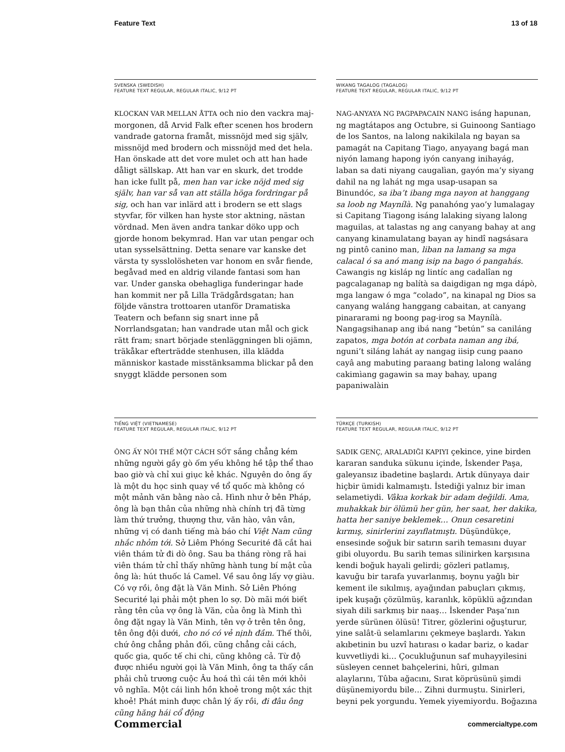Feature Text 13 of 18
SVENSKA (SWEDISH)
FEATURE TEXT REGULAR, REGULAR ITALIC, 9/12 PT
KLOCKAN VAR MELLAN ÅTTA och nio den vackra maj­morgonen, då Arvid Falk efter scenen hos brodern vandrade gatorna framåt, missnöjd med sig själv, missnöjd med brodern och missnöjd med det hela. Han önskade att det vore mulet och att han hade då­ligt sällskap. Att han var en skurk, det trodde han icke fullt på, men han var icke nöjd med sig själv, han var så van att ställa höga fordringar på sig, och han var inlärd att i brodern se ett slags styvfar, för vilken han hyste stor aktning, nästan vördnad. Men även andra tankar döko upp och gjorde honom bekymrad. Han var utan pengar och utan sysselsättning. Detta senare var kanske det värsta ty sysslolösheten var honom en svår fiende, begåvad med en aldrig vilande fantasi som han var. Under ganska obehagliga funderingar hade han kommit ner på Lilla Trädgårdsgatan; han följde vänstra trottoaren utanför Dramatiska Teatern och befann sig snart inne på Norrlandsgatan; han vandrade utan mål och gick rätt fram; snart började stenläggningen bli ojämn, träkåkar efterträdde stenhusen, illa klädda människor kastade misstänk­samma blickar på den snyggt klädde personen som
WIKANG TAGALOG (TAGALOG)
FEATURE TEXT REGULAR, REGULAR ITALIC, 9/12 PT
NAG-ANYAYA NG PAGPAPACAIN NANG isáng hapunan, ng magtátapos ang Octubre, si Guinoong Santiago de los Santos, na lalong nakikilala ng bayan sa pamagát na Capitang Tiago, anyayang bagá man niyón lamang hapong iyón canyang inihayág, laban sa dati niyang caugalìan, gayón ma’y siyang dahil na ng lahát ng mga usap-usapan sa Binundóc, sa iba’t ibang mga nayon at hanggang sa loob ng Maynílà. Ng panahóng yao’y lumalagay si Capitang Tiagong isáng lalaking siyang lalong maguilas, at talastas ng ang canyang bahay at ang canyang kinamulatang bayan ay hindî nagsásara ng pintô canino man, liban na lamang sa mga calacal ó sa anó mang isip na bago ó pangahás. Cawangis ng kisláp ng lintíc ang cadalîan ng pagcalaganap ng balítà sa daigdigan ng mga dápò, mga langaw ó mga “co­lado”, na kinapal ng Dios sa canyang waláng hanggang cabaitan, at canyang pinararami ng boong pag-irog sa Maynílà. Nangagsihanap ang ibá nang “betún” sa caniláng zapatos, mga botón at corbata naman ang ibá, nguni’t siláng lahát ay nangag iisip cung paano cayâ ang mabuting paraang bating lalong waláng ca­kimìang gagawin sa may bahay, upang papaniwalàin
TIẾNG VIỆT (VIETNAMESE)
FEATURE TEXT REGULAR, REGULAR ITALIC, 9/12 PT
ÔNG ẤY NÓI THẾ MỘT CÁCH SỐT sắng chẳng kém những người gầy gò ốm yếu không hề tập thể thao bao giờ và chỉ xui giục kẻ khác. Nguyên do ông ấy là một du học sinh quay về tổ quốc mà không có một mảnh văn bằng nào cả. Hình như ở bên Pháp, ông là bạn thân của những nhà chính trị đã từng làm thứ trưởng, thượng thư, văn hào, vân vân, những vị có danh tiếng mà báo chí Việt Nam cũng nhắc nhỏm tới. Sở Liêm Phóng Securité đã cắt hai viên thám tử đi dò ông. Sau ba tháng ròng rã hai viên thám tử chỉ thấy những hành tung bí mật của ông là: hút thuốc lá Camel. Về sau ông lấy vợ giàu. Có vợ rồi, ông đặt là Văn Minh. Sở Liên Phóng Securité lại phải một phen lo sợ. Dò mãi mới biết rằng tên của vợ ông là Văn, của ông là Minh thì ông đặt ngay là Văn Minh, tên vợ ở trên tên ông, tên ông đội dưới, cho nó có vẻ nịnh đầm. Thế thôi, chứ ông chẳng phản đối, cũng chẳng cải cách, quốc gia, quốc tế chi chi, cũng không cả. Từ độ được nhiều người gọi là Văn Minh, ông ta thấy cần phải chủ trương cuộc Âu hoá thì cái tên mới khỏi vô nghĩa. Một cái linh hồn khoẻ trong một xác thịt khoẻ! Phát minh được chân lý ấy rồi, đi đâu ông cũng hăng hái cổ động
TÜRKÇE (TURKISH)
FEATURE TEXT REGULAR, REGULAR ITALIC, 9/12 PT
SADIK GENÇ, ARALADIĞI KAPIYI çekince, yine birden kararan sanduka sükunu içinde, İskender Paşa, galeyansız ibadetine başlardı. Artık dünyaya dair hiçbir ümidi kalmamıştı. İstediği yalnız bir iman selametiydi. Vâkıa korkak bir adam değildi. Ama, muhakkak bir ölümü her gün, her saat, her dakika, hatta her saniye beklemek… Onun cesaretini kırmış, sinirlerini zayıflatmıştı. Düşündükçe, ensesinde soğuk bir satırın sarih temasını duyar gibi oluyordu. Bu sarih temas silinirken karşısına kendi boğuk hayali gelirdi; gözleri patlamış, kavuğu bir tarafa yuvarlanmış, boynu yağlı bir kement ile sıkılmış, ayağından pabuçları çıkmış, ipek kuşağı çözülmüş, karanlık, köpüklü ağzından siyah dili sarkmış bir naaş… İskender Paşa’nın yerde sürünen ölüsü! Titrer, gözlerini oğuşturur, yine salât-ü selamlarını çekmeye başlardı. Yakın akıbetinin bu uzvî hatırası o kadar bariz, o kadar kuvvetliydi ki… Çocukluğunun saf mu­hayyilesini süsleyen cennet bahçelerini, hûri, gılman alaylarını, Tûba ağacını, Sırat köprüsünü şimdi düşünemiyordu bile… Zihni durmuştu. Sinirleri, beyni pek yorgundu. Yemek yiyemiyordu. Boğazına
Commercial commercialtype.com